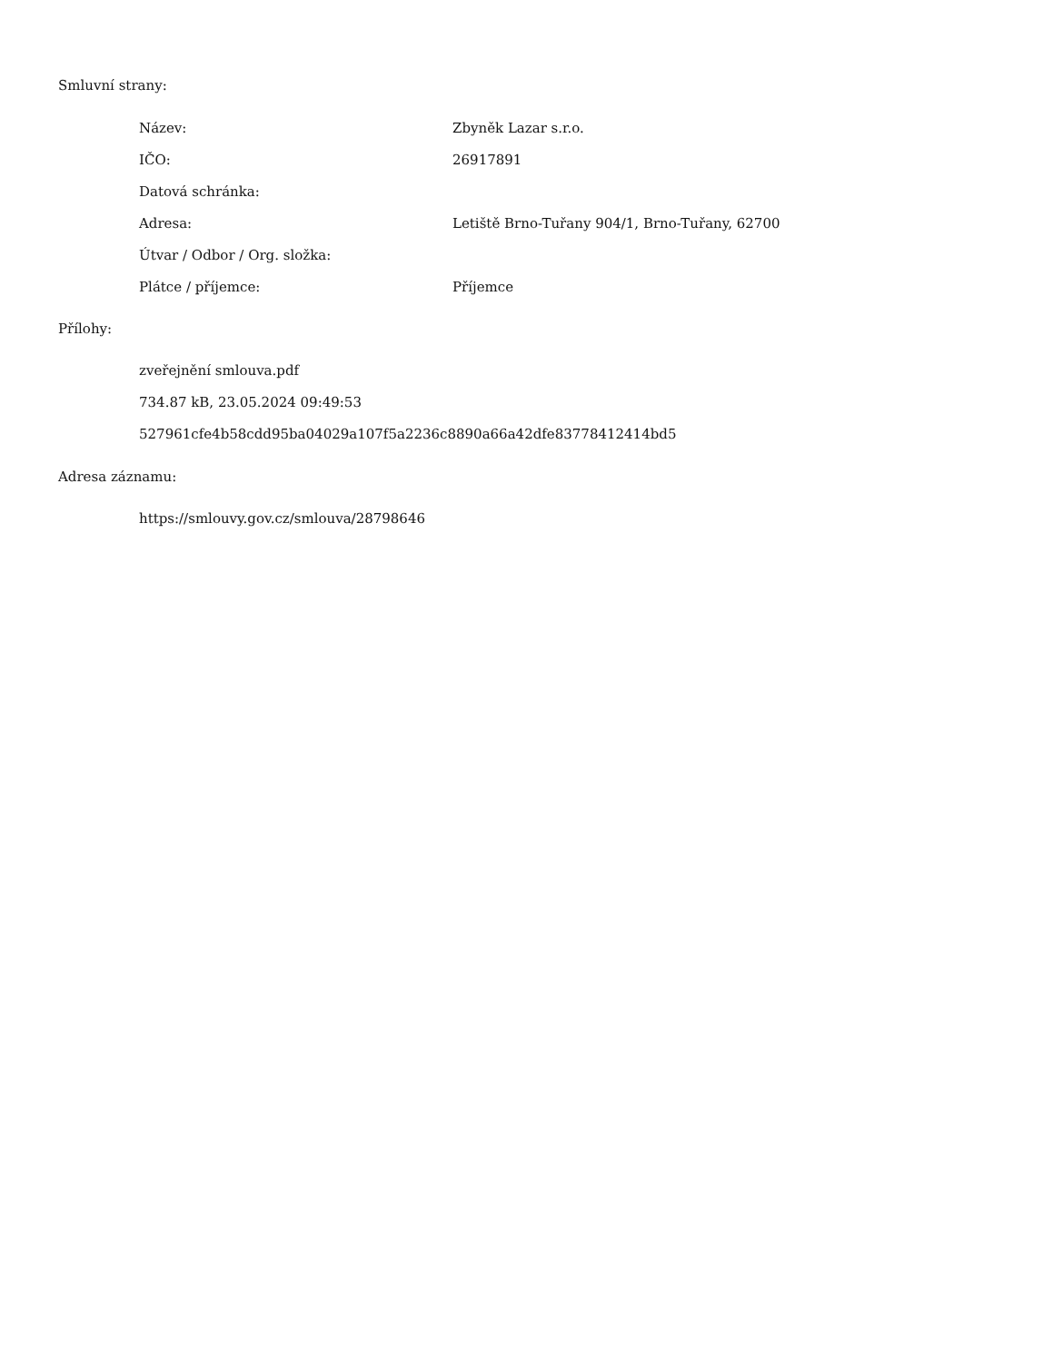Smluvní strany:
| Název: | Zbyněk Lazar s.r.o. |
| IČO: | 26917891 |
| Datová schránka: | |
| Adresa: | Letiště Brno-Tuřany 904/1, Brno-Tuřany, 62700 |
| Útvar / Odbor / Org. složka: | |
| Plátce / příjemce: | Příjemce |
Přílohy:
zveřejnění smlouva.pdf
734.87 kB, 23.05.2024 09:49:53
527961cfe4b58cdd95ba04029a107f5a2236c8890a66a42dfe83778412414bd5
Adresa záznamu:
https://smlouvy.gov.cz/smlouva/28798646